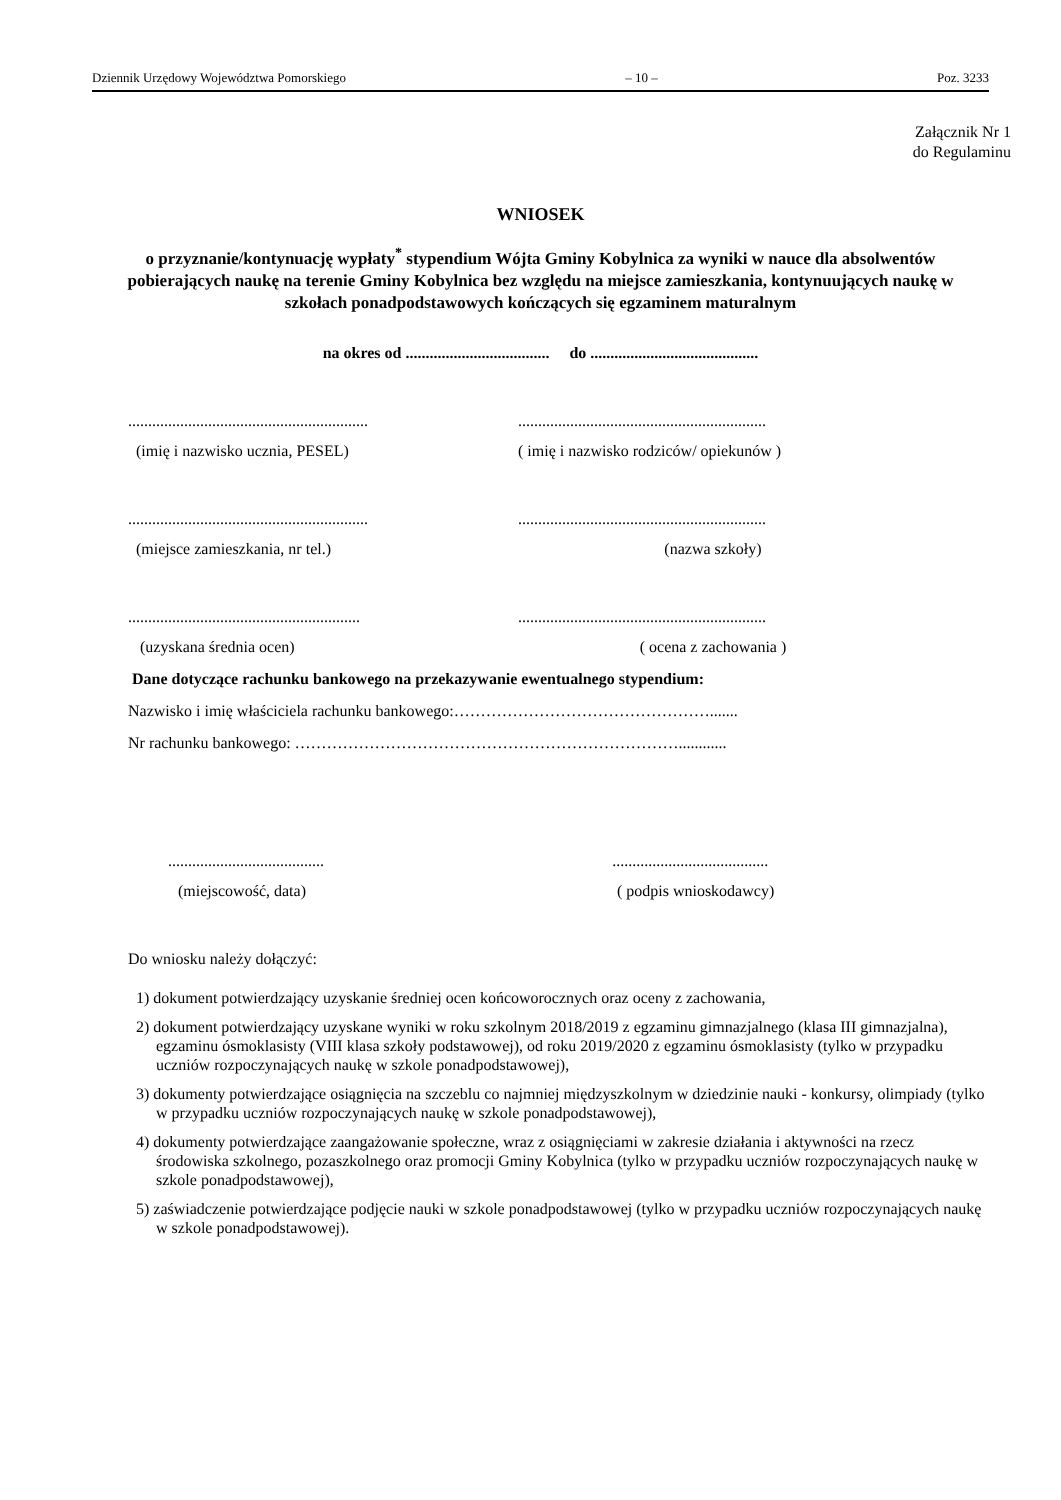Dziennik Urzędowy Województwa Pomorskiego – 10 – Poz. 3233
Załącznik Nr 1
do Regulaminu
WNIOSEK
o przyznanie/kontynuację wypłaty<sup>*</sup> stypendium Wójta Gminy Kobylnica za wyniki w nauce dla absolwentów pobierających naukę na terenie Gminy Kobylnica bez względu na miejsce zamieszkania, kontynuujących naukę w szkołach ponadpodstawowych kończących się egzaminem maturalnym
na okres od .................................... do ..........................................
............................................................
..............................................................
(imię i nazwisko ucznia, PESEL) ( imię i nazwisko rodziców/ opiekunów )
............................................................
..............................................................
(miejsce zamieszkania, nr tel.) (nazwa szkoły)
..........................................................
..............................................................
(uzyskana średnia ocen) ( ocena z zachowania )
Dane dotyczące rachunku bankowego na przekazywanie ewentualnego stypendium:
Nazwisko i imię właściciela rachunku bankowego:………………………………………….......
Nr rachunku bankowego: ………………………………………………………………............
....................................... .......................................
(miejscowość, data) ( podpis wnioskodawcy)
Do wniosku należy dołączyć:
1) dokument potwierdzający uzyskanie średniej ocen końcoworocznych oraz oceny z zachowania,
2) dokument potwierdzający uzyskane wyniki w roku szkolnym 2018/2019 z egzaminu gimnazjalnego (klasa III gimnazjalna), egzaminu ósmoklasisty (VIII klasa szkoły podstawowej), od roku 2019/2020 z egzaminu ósmoklasisty (tylko w przypadku uczniów rozpoczynających naukę w szkole ponadpodstawowej),
3) dokumenty potwierdzające osiągnięcia na szczeblu co najmniej międzyszkolnym w dziedzinie nauki - konkursy, olimpiady (tylko w przypadku uczniów rozpoczynających naukę w szkole ponadpodstawowej),
4) dokumenty potwierdzające zaangażowanie społeczne, wraz z osiągnięciami w zakresie działania i aktywności na rzecz środowiska szkolnego, pozaszkolnego oraz promocji Gminy Kobylnica (tylko w przypadku uczniów rozpoczynających naukę w szkole ponadpodstawowej),
5) zaświadczenie potwierdzające podjęcie nauki w szkole ponadpodstawowej (tylko w przypadku uczniów rozpoczynających naukę w szkole ponadpodstawowej).